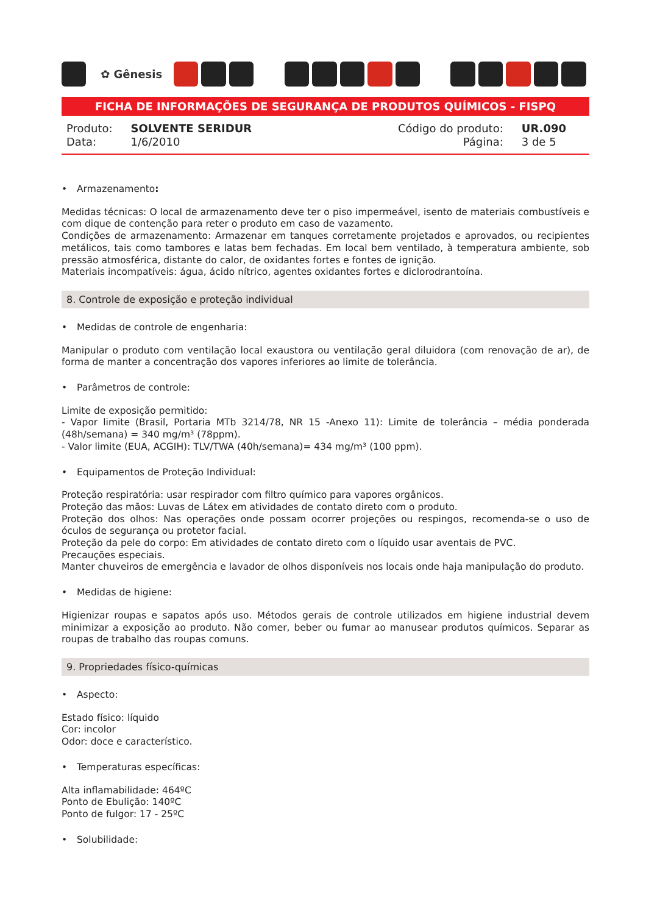✿ Gênesis
FICHA DE INFORMAÇÕES DE SEGURANÇA DE PRODUTOS QUÍMICOS - FISPQ
| Produto: | SOLVENTE SERIDUR |
| Data: | 1/6/2010 |
| Código do produto: | UR.090 |
| Página: | 3 de 5 |
• Armazenamento:
Medidas técnicas: O local de armazenamento deve ter o piso impermeável, isento de materiais combustíveis e com dique de contenção para reter o produto em caso de vazamento.
Condições de armazenamento: Armazenar em tanques corretamente projetados e aprovados, ou recipientes metálicos, tais como tambores e latas bem fechadas. Em local bem ventilado, à temperatura ambiente, sob pressão atmosférica, distante do calor, de oxidantes fortes e fontes de ignição.
Materiais incompatíveis: água, ácido nítrico, agentes oxidantes fortes e diclorodrantoína.
8. Controle de exposição e proteção individual
• Medidas de controle de engenharia:
Manipular o produto com ventilação local exaustora ou ventilação geral diluidora (com renovação de ar), de forma de manter a concentração dos vapores inferiores ao limite de tolerância.
• Parâmetros de controle:
Limite de exposição permitido:
- Vapor limite (Brasil, Portaria MTb 3214/78, NR 15 -Anexo 11): Limite de tolerância – média ponderada (48h/semana) = 340 mg/m³ (78ppm).
- Valor limite (EUA, ACGIH): TLV/TWA (40h/semana)= 434 mg/m³ (100 ppm).
• Equipamentos de Proteção Individual:
Proteção respiratória: usar respirador com filtro químico para vapores orgânicos.
Proteção das mãos: Luvas de Látex em atividades de contato direto com o produto.
Proteção dos olhos: Nas operações onde possam ocorrer projeções ou respingos, recomenda-se o uso de óculos de segurança ou protetor facial.
Proteção da pele do corpo: Em atividades de contato direto com o líquido usar aventais de PVC.
Precauções especiais.
Manter chuveiros de emergência e lavador de olhos disponíveis nos locais onde haja manipulação do produto.
• Medidas de higiene:
Higienizar roupas e sapatos após uso. Métodos gerais de controle utilizados em higiene industrial devem minimizar a exposição ao produto. Não comer, beber ou fumar ao manusear produtos químicos. Separar as roupas de trabalho das roupas comuns.
9. Propriedades físico-químicas
• Aspecto:
Estado físico: líquido
Cor: incolor
Odor: doce e característico.
• Temperaturas específicas:
Alta inflamabilidade: 464ºC
Ponto de Ebulição: 140ºC
Ponto de fulgor: 17 - 25ºC
• Solubilidade: